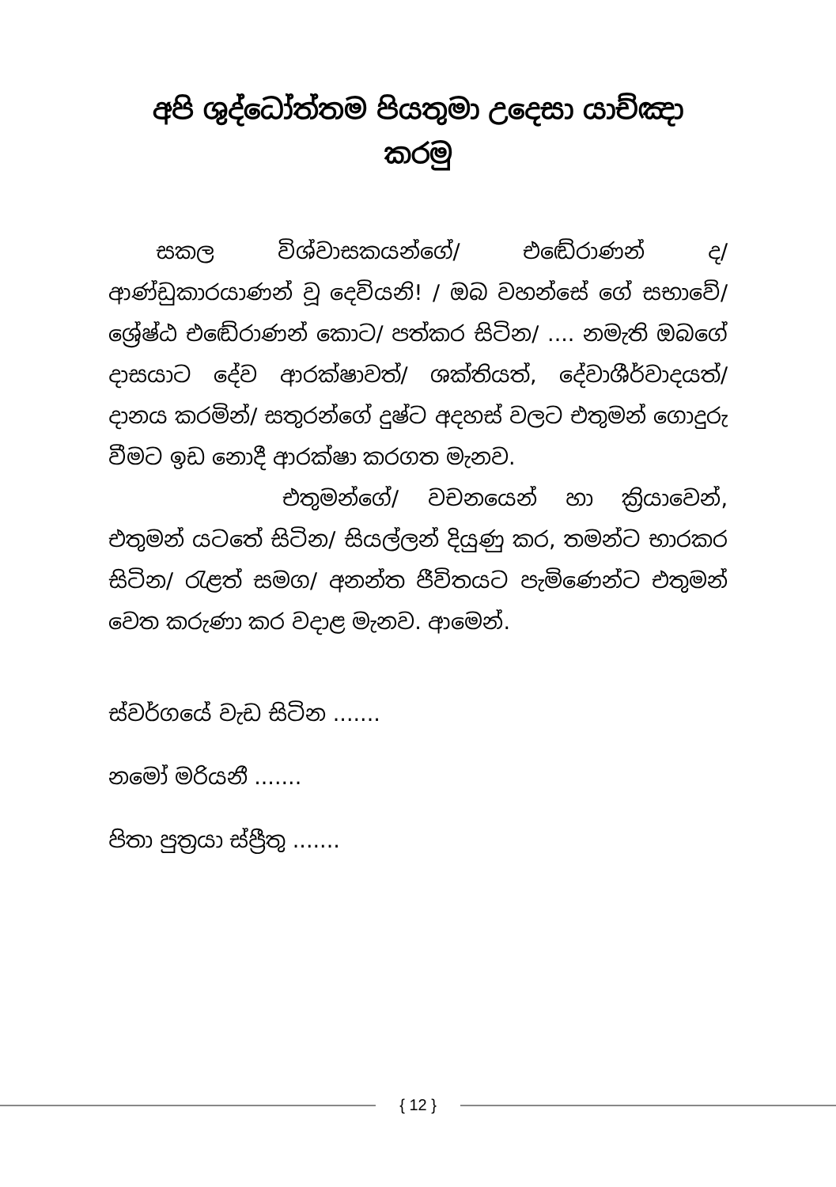අපි ශුද්ධෝත්තම පියතුමා උදෙසා යාච්ඤා කරමු
සකල විශ්වාසකයන්ගේ/ එඬේරාණන් ද/ ආණ්ඩුකාරයාණන් වූ දෙවියනි! / ඔබ වහන්සේ ගේ සභාවේ/ ශ්‍රේෂ්ඨ එඬේරාණන් කොට/ පත්කර සිටින/ .... නමැති ඔබගේ දාසයාට දේව ආරක්ෂාවත්/ ශක්තියත්, දේවාශීර්වාදයත්/ දානය කරමින්/ සතුරන්ගේ දුෂ්ට අදහස් වලට එතුමන් ගොදුරු වීමට ඉඩ නොදී ආරක්ෂා කරගත මැනව.
එතුමන්ගේ/ වචනයෙන් හා ක්‍රියාවෙන්, එතුමන් යටතේ සිටින/ සියල්ලන් දියුණු කර, තමන්ට භාරකර සිටින/ රැළත් සමග/ අනන්ත ජීවිතයට පැමිණෙන්ට එතුමන් වෙත කරුණා කර වදාළ මැනව. ආමෙන්.
ස්වර්ගයේ වැඩ සිටින .......
නමෝ මරියනී .......
පිතා පුත්‍රයා ස්ප්‍රීතු .......
{ 12 }